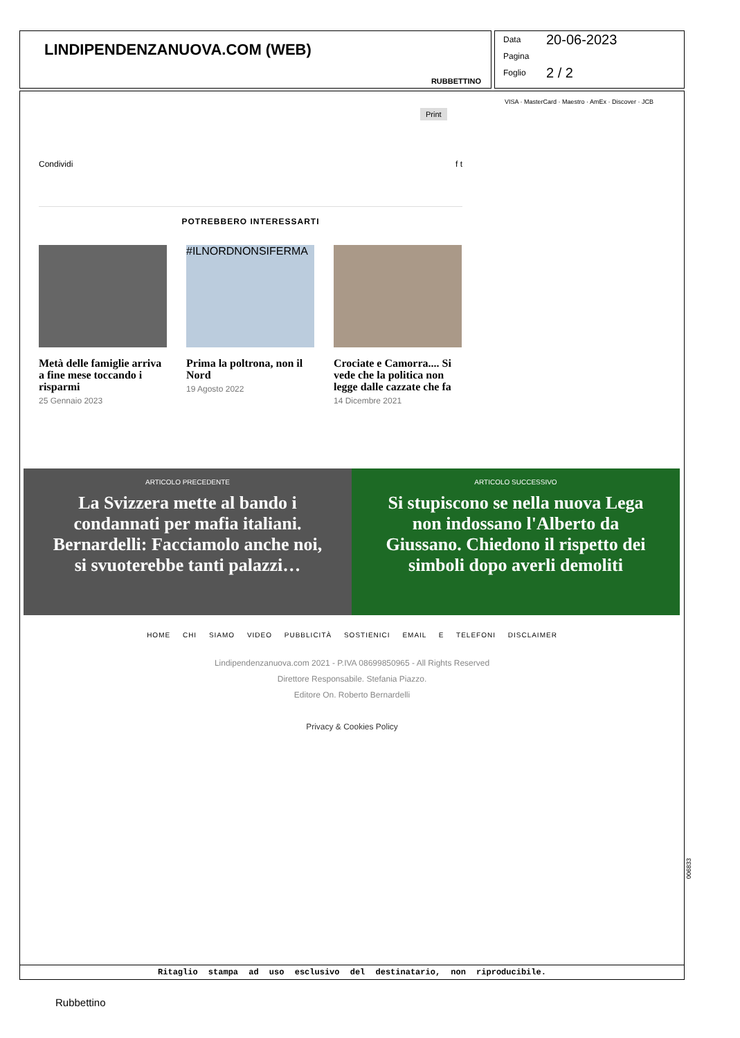LINDIPENDENZANUOVA.COM (WEB)
RUBBETTINO
Data 20-06-2023
Pagina
Foglio 2 / 2
Print
VISA · MasterCard · Maestro · AmEx · Discover · JCB
Condividi f t
POTREBBERO INTERESSARTI
Metà delle famiglie arriva a fine mese toccando i risparmi
25 Gennaio 2023
#ILNORDNONSIFERMA
Prima la poltrona, non il Nord
19 Agosto 2022
Crociate e Camorra.... Si vede che la politica non legge dalle cazzate che fa
14 Dicembre 2021
ARTICOLO PRECEDENTE
La Svizzera mette al bando i condannati per mafia italiani. Bernardelli: Facciamolo anche noi, si svuoterebbe tanti palazzi…
ARTICOLO SUCCESSIVO
Si stupiscono se nella nuova Lega non indossano l'Alberto da Giussano. Chiedono il rispetto dei simboli dopo averli demoliti
HOME CHI SIAMO VIDEO PUBBLICITÀ SOSTIENICI EMAIL E TELEFONI DISCLAIMER
Lindipendenzanuova.com 2021 - P.IVA 08699850965 - All Rights Reserved
Direttore Responsabile. Stefania Piazzo.
Editore On. Roberto Bernardelli
Privacy & Cookies Policy
Ritaglio stampa ad uso esclusivo del destinatario, non riproducibile.
006833
Rubbettino